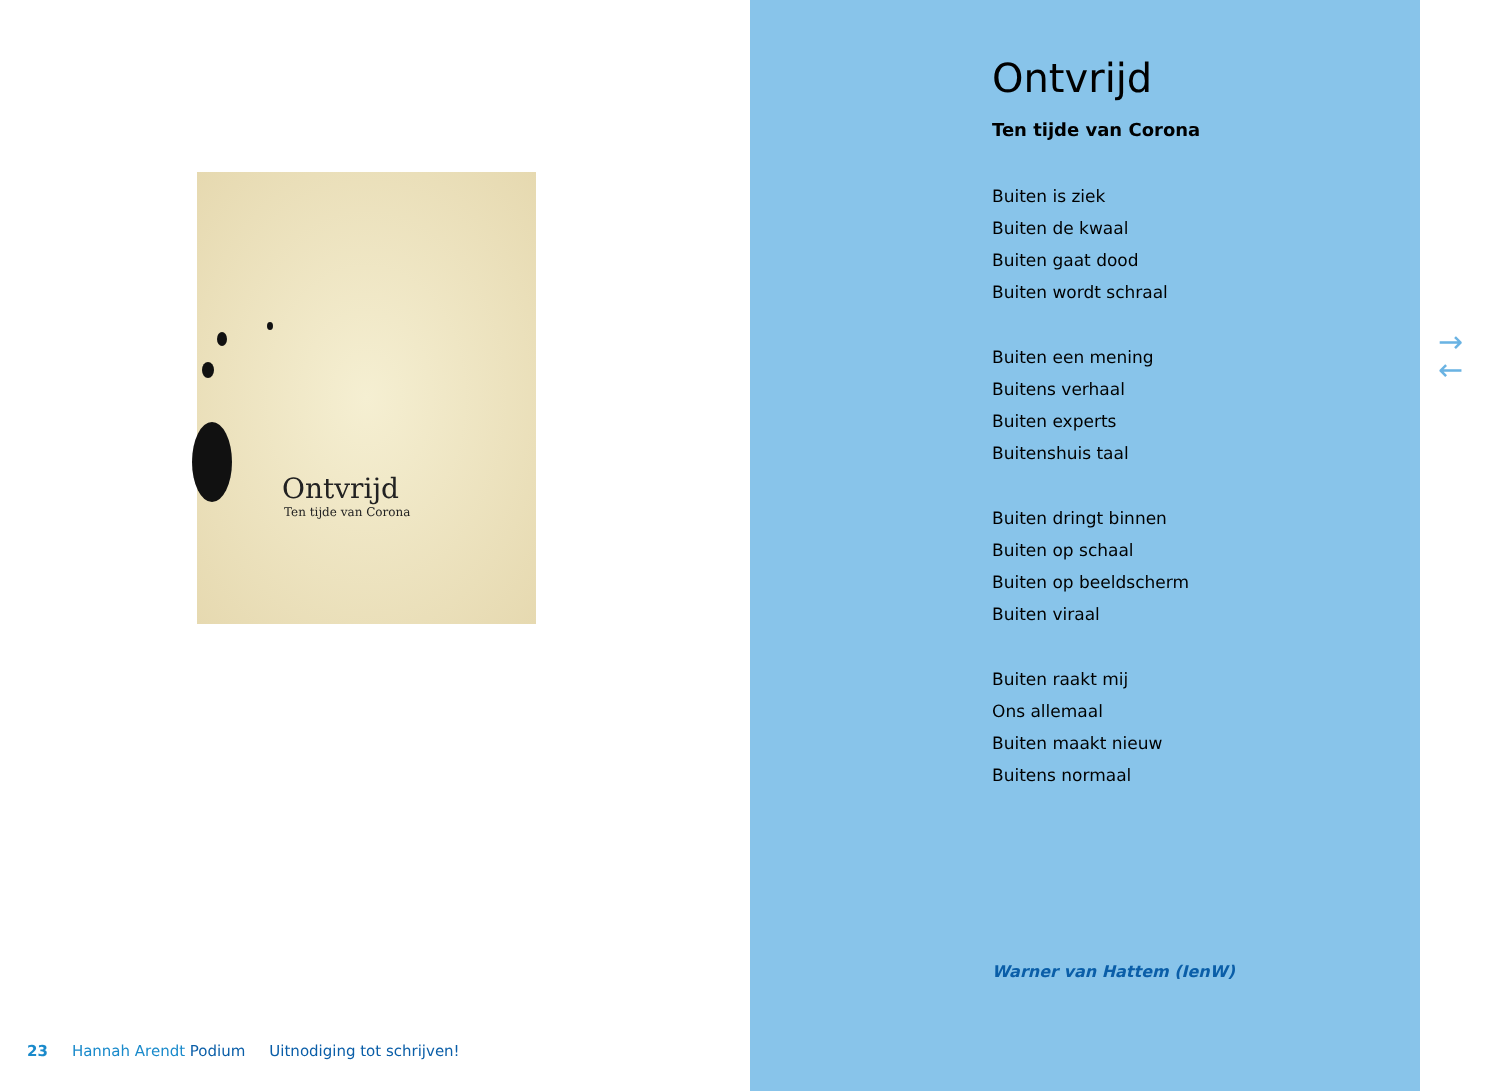Ontvrijd
Ten tijde van Corona
23 Hannah Arendt Podium Uitnodiging tot schrijven!
Ontvrijd
Ten tijde van Corona
Buiten is ziek
Buiten de kwaal
Buiten gaat dood
Buiten wordt schraal
Buiten een mening
Buitens verhaal
Buiten experts
Buitenshuis taal
Buiten dringt binnen
Buiten op schaal
Buiten op beeldscherm
Buiten viraal
Buiten raakt mij
Ons allemaal
Buiten maakt nieuw
Buitens normaal
Warner van Hattem (IenW)
→
←